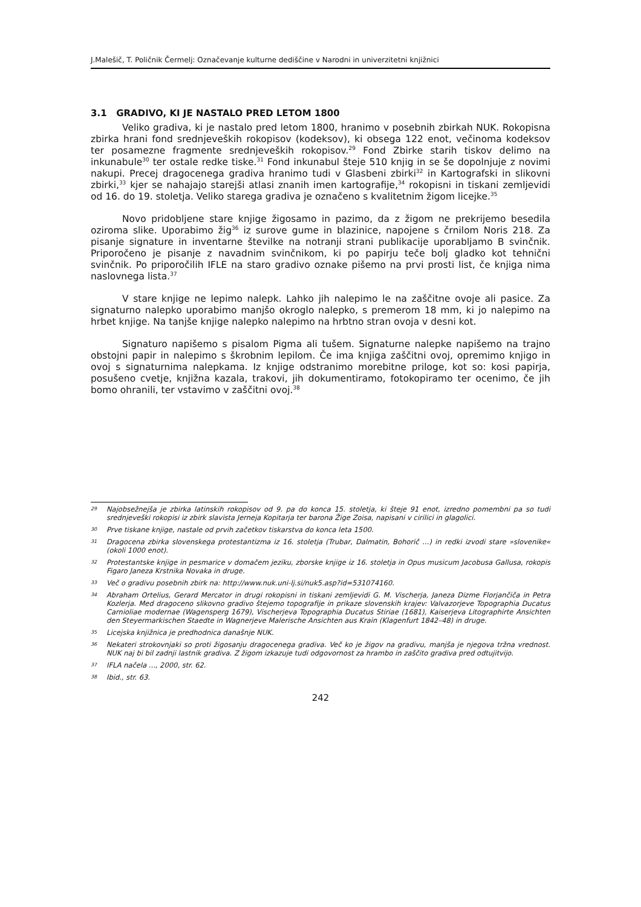J.Malešič, T. Poličnik Čermelj: Označevanje kulturne dediščine v Narodni in univerzitetni knjižnici
3.1 GRADIVO, KI JE NASTALO PRED LETOM 1800
Veliko gradiva, ki je nastalo pred letom 1800, hranimo v posebnih zbirkah NUK. Rokopisna zbirka hrani fond srednjeveških rokopisov (kodeksov), ki obsega 122 enot, večinoma kodeksov ter posamezne fragmente srednjeveških rokopisov.<sup>29</sup> Fond Zbirke starih tiskov delimo na inkunabule<sup>30</sup> ter ostale redke tiske.<sup>31</sup> Fond inkunabul šteje 510 knjig in se še dopolnjuje z novimi nakupi. Precej dragocenega gradiva hranimo tudi v Glasbeni zbirki<sup>32</sup> in Kartografski in slikovni zbirki,<sup>33</sup> kjer se nahajajo starejši atlasi znanih imen kartografije,<sup>34</sup> rokopisni in tiskani zemljevidi od 16. do 19. stoletja. Veliko starega gradiva je označeno s kvalitetnim žigom licejke.<sup>35</sup>
Novo pridobljene stare knjige žigosamo in pazimo, da z žigom ne prekrijemo besedila oziroma slike. Uporabimo žig<sup>36</sup> iz surove gume in blazinice, napojene s črnilom Noris 218. Za pisanje signature in inventarne številke na notranji strani publikacije uporabljamo B svinčnik. Priporočeno je pisanje z navadnim svinčnikom, ki po papirju teče bolj gladko kot tehnični svinčnik. Po priporočilih IFLE na staro gradivo oznake pišemo na prvi prosti list, če knjiga nima naslovnega lista.<sup>37</sup>
V stare knjige ne lepimo nalepk. Lahko jih nalepimo le na zaščitne ovoje ali pasice. Za signaturno nalepko uporabimo manjšo okroglo nalepko, s premerom 18 mm, ki jo nalepimo na hrbet knjige. Na tanjše knjige nalepko nalepimo na hrbtno stran ovoja v desni kot.
Signaturo napišemo s pisalom Pigma ali tušem. Signaturne nalepke napišemo na trajno obstojni papir in nalepimo s škrobnim lepilom. Če ima knjiga zaščitni ovoj, opremimo knjigo in ovoj s signaturnima nalepkama. Iz knjige odstranimo morebitne priloge, kot so: kosi papirja, posušeno cvetje, knjižna kazala, trakovi, jih dokumentiramo, fotokopiramo ter ocenimo, če jih bomo ohranili, ter vstavimo v zaščitni ovoj.<sup>38</sup>
29 Najobsežnejša je zbirka latinskih rokopisov od 9. pa do konca 15. stoletja, ki šteje 91 enot, izredno pomembni pa so tudi srednjeveški rokopisi iz zbirk slavista Jerneja Kopitarja ter barona Žige Zoisa, napisani v cirilici in glagolici.
30 Prve tiskane knjige, nastale od prvih začetkov tiskarstva do konca leta 1500.
31 Dragocena zbirka slovenskega protestantizma iz 16. stoletja (Trubar, Dalmatin, Bohorič …) in redki izvodi stare »slovenike« (okoli 1000 enot).
32 Protestantske knjige in pesmarice v domačem jeziku, zborske knjige iz 16. stoletja in Opus musicum Jacobusa Gallusa, rokopis Figaro Janeza Krstnika Novaka in druge.
33 Več o gradivu posebnih zbirk na: http://www.nuk.uni-lj.si/nuk5.asp?id=531074160.
34 Abraham Ortelius, Gerard Mercator in drugi rokopisni in tiskani zemljevidi G. M. Vischerja, Janeza Dizme Florjančiča in Petra Kozlerja. Med dragoceno slikovno gradivo štejemo topografije in prikaze slovenskih krajev: Valvazorjeve Topographia Ducatus Carnioliae modernae (Wagensperg 1679), Vischerjeva Topographia Ducatus Stiriae (1681), Kaiserjeva Litographirte Ansichten den Steyermarkischen Staedte in Wagnerjeve Malerische Ansichten aus Krain (Klagenfurt 1842–48) in druge.
35 Licejska knjižnica je predhodnica današnje NUK.
36 Nekateri strokovnjaki so proti žigosanju dragocenega gradiva. Več ko je žigov na gradivu, manjša je njegova tržna vrednost. NUK naj bi bil zadnji lastnik gradiva. Z žigom izkazuje tudi odgovornost za hrambo in zaščito gradiva pred odtujitvijo.
37 IFLA načela ..., 2000, str. 62.
38 Ibid., str. 63.
242